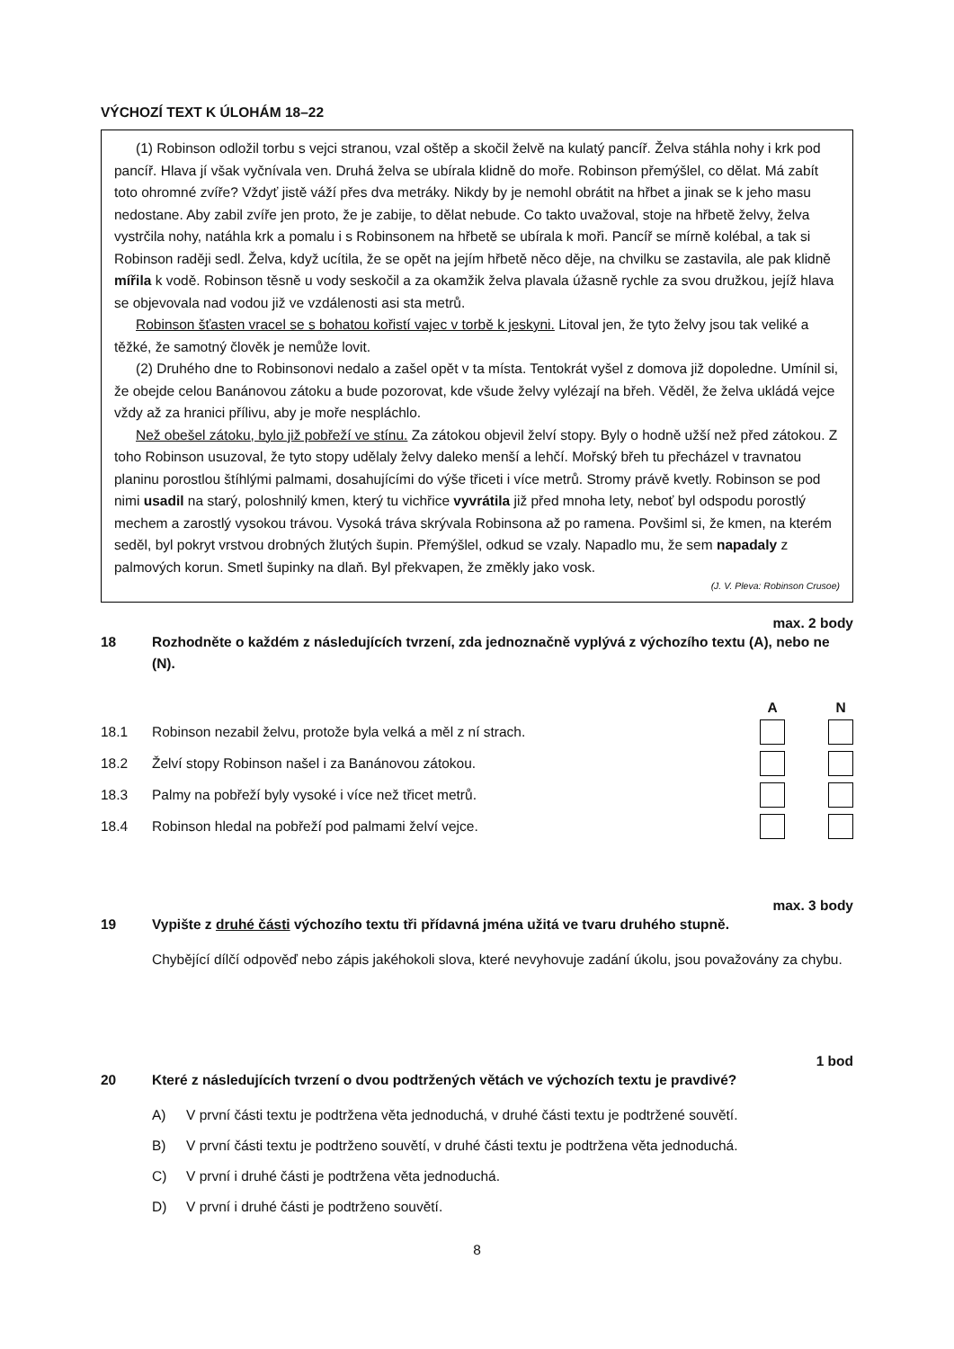VÝCHOZÍ TEXT K ÚLOHÁM 18–22
(1) Robinson odložil torbu s vejci stranou, vzal oštěp a skočil želvě na kulatý pancíř. Želva stáhla nohy i krk pod pancíř. Hlava jí však vyčnívala ven. Druhá želva se ubírala klidně do moře. Robinson přemýšlel, co dělat. Má zabít toto ohromné zvíře? Vždyť jistě váží přes dva metráky. Nikdy by je nemohl obrátit na hřbet a jinak se k jeho masu nedostane. Aby zabil zvíře jen proto, že je zabije, to dělat nebude. Co takto uvažoval, stoje na hřbetě želvy, želva vystrčila nohy, natáhla krk a pomalu i s Robinsonem na hřbetě se ubírala k moři. Pancíř se mírně kolébal, a tak si Robinson raději sedl. Želva, když ucítila, že se opět na jejím hřbetě něco děje, na chvilku se zastavila, ale pak klidně mířila k vodě. Robinson těsně u vody seskočil a za okamžik želva plavala úžasně rychle za svou družkou, jejíž hlava se objevovala nad vodou již ve vzdálenosti asi sta metrů.
Robinson šťasten vracel se s bohatou kořistí vajec v torbě k jeskyni. Litoval jen, že tyto želvy jsou tak veliké a těžké, že samotný člověk je nemůže lovit.
(2) Druhého dne to Robinsonovi nedalo a zašel opět v ta místa. Tentokrát vyšel z domova již dopoledne. Umínil si, že obejde celou Banánovou zátoku a bude pozorovat, kde všude želvy vylézají na břeh. Věděl, že želva ukládá vejce vždy až za hranici přílivu, aby je moře nespláchlo.
Než obešel zátoku, bylo již pobřeží ve stínu. Za zátokou objevil želví stopy. Byly o hodně užší než před zátokou. Z toho Robinson usuzoval, že tyto stopy udělaly želvy daleko menší a lehčí. Mořský břeh tu přecházel v travnatou planinu porostlou štíhlými palmami, dosahujícími do výše třiceti i více metrů. Stromy právě kvetly. Robinson se pod nimi usadil na starý, poloshnilý kmen, který tu vichřice vyvrátila již před mnoha lety, neboť byl odspodu porostlý mechem a zarostlý vysokou trávou. Vysoká tráva skrývala Robinsona až po ramena. Povšiml si, že kmen, na kterém seděl, byl pokryt vrstvou drobných žlutých šupin. Přemýšlel, odkud se vzaly. Napadlo mu, že sem napadaly z palmových korun. Smetl šupinky na dlaň. Byl překvapen, že změkly jako vosk.
(J. V. Pleva: Robinson Crusoe)
max. 2 body
18 Rozhodněte o každém z následujících tvrzení, zda jednoznačně vyplývá z výchozího textu (A), nebo ne (N).
A N
18.1 Robinson nezabil želvu, protože byla velká a měl z ní strach.
18.2 Želví stopy Robinson našel i za Banánovou zátokou.
18.3 Palmy na pobřeží byly vysoké i více než třicet metrů.
18.4 Robinson hledal na pobřeží pod palmami želví vejce.
max. 3 body
19 Vypište z druhé části výchozího textu tři přídavná jména užitá ve tvaru druhého stupně.
Chybějící dílčí odpověď nebo zápis jakéhokoli slova, které nevyhovuje zadání úkolu, jsou považovány za chybu.
1 bod
20 Které z následujících tvrzení o dvou podtržených větách ve výchozích textu je pravdivé?
A) V první části textu je podtržena věta jednoduchá, v druhé části textu je podtržené souvětí.
B) V první části textu je podtrženo souvětí, v druhé části textu je podtržena věta jednoduchá.
C) V první i druhé části je podtržena věta jednoduchá.
D) V první i druhé části je podtrženo souvětí.
8